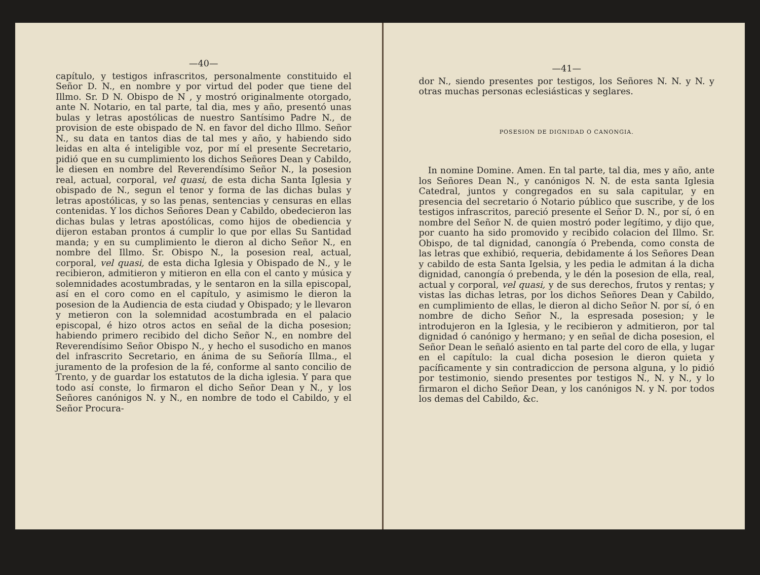—40—
capítulo, y testigos infrascritos, personalmente constituido el Señor D. N., en nombre y por virtud del poder que tiene del Illmo. Sr. D N. Obispo de N , y mostró originalmente otorgado, ante N. Notario, en tal parte, tal dia, mes y año, presentó unas bulas y letras apostólicas de nuestro Santísimo Padre N., de provision de este obispado de N. en favor del dicho Illmo. Señor N., su data en tantos dias de tal mes y año, y habiendo sido leidas en alta é inteligible voz, por mí el presente Secretario, pidió que en su cumplimiento los dichos Señores Dean y Cabildo, le diesen en nombre del Reverendísimo Señor N., la posesion real, actual, corporal, vel quasi, de esta dicha Santa Iglesia y obispado de N., segun el tenor y forma de las dichas bulas y letras apostólicas, y so las penas, sentencias y censuras en ellas contenidas. Y los dichos Señores Dean y Cabildo, obedecieron las dichas bulas y letras apostólicas, como hijos de obediencia y dijeron estaban prontos á cumplir lo que por ellas Su Santidad manda; y en su cumplimiento le dieron al dicho Señor N., en nombre del Illmo. Sr. Obispo N., la posesion real, actual, corporal, vel quasi, de esta dicha Iglesia y Obispado de N., y le recibieron, admitieron y mitieron en ella con el canto y música y solemnidades acostumbradas, y le sentaron en la silla episcopal, así en el coro como en el capítulo, y asimismo le dieron la posesion de la Audiencia de esta ciudad y Obispado; y le llevaron y metieron con la solemnidad acostumbrada en el palacio episcopal, é hizo otros actos en señal de la dicha posesion; habiendo primero recibido del dicho Señor N., en nombre del Reverendísimo Señor Obispo N., y hecho el susodicho en manos del infrascrito Secretario, en ánima de su Señoría Illma., el juramento de la profesion de la fé, conforme al santo concilio de Trento, y de guardar los estatutos de la dicha iglesia. Y para que todo así conste, lo firmaron el dicho Señor Dean y N., y los Señores canónigos N. y N., en nombre de todo el Cabildo, y el Señor Procura-
—41—
dor N., siendo presentes por testigos, los Señores N. N. y N. y otras muchas personas eclesiásticas y seglares.
POSESION DE DIGNIDAD O CANONGIA.
In nomine Domine. Amen. En tal parte, tal dia, mes y año, ante los Señores Dean N., y canónigos N. N. de esta santa Iglesia Catedral, juntos y congregados en su sala capitular, y en presencia del secretario ó Notario público que suscribe, y de los testigos infrascritos, pareció presente el Señor D. N., por sí, ó en nombre del Señor N. de quien mostró poder legítimo, y dijo que, por cuanto ha sido promovido y recibido colacion del Illmo. Sr. Obispo, de tal dignidad, canongía ó Prebenda, como consta de las letras que exhibió, requeria, debidamente á los Señores Dean y cabildo de esta Santa Igelsia, y les pedia le admitan á la dicha dignidad, canongía ó prebenda, y le dén la posesion de ella, real, actual y corporal, vel quasi, y de sus derechos, frutos y rentas; y vistas las dichas letras, por los dichos Señores Dean y Cabildo, en cumplimiento de ellas, le dieron al dicho Señor N. por sí, ó en nombre de dicho Señor N., la espresada posesion; y le introdujeron en la Iglesia, y le recibieron y admitieron, por tal dignidad ó canónigo y hermano; y en señal de dicha posesion, el Señor Dean le señaló asiento en tal parte del coro de ella, y lugar en el capítulo: la cual dicha posesion le dieron quieta y pacíficamente y sin contradiccion de persona alguna, y lo pidió por testimonio, siendo presentes por testigos N., N. y N., y lo firmaron el dicho Señor Dean, y los canónigos N. y N. por todos los demas del Cabildo, &c.